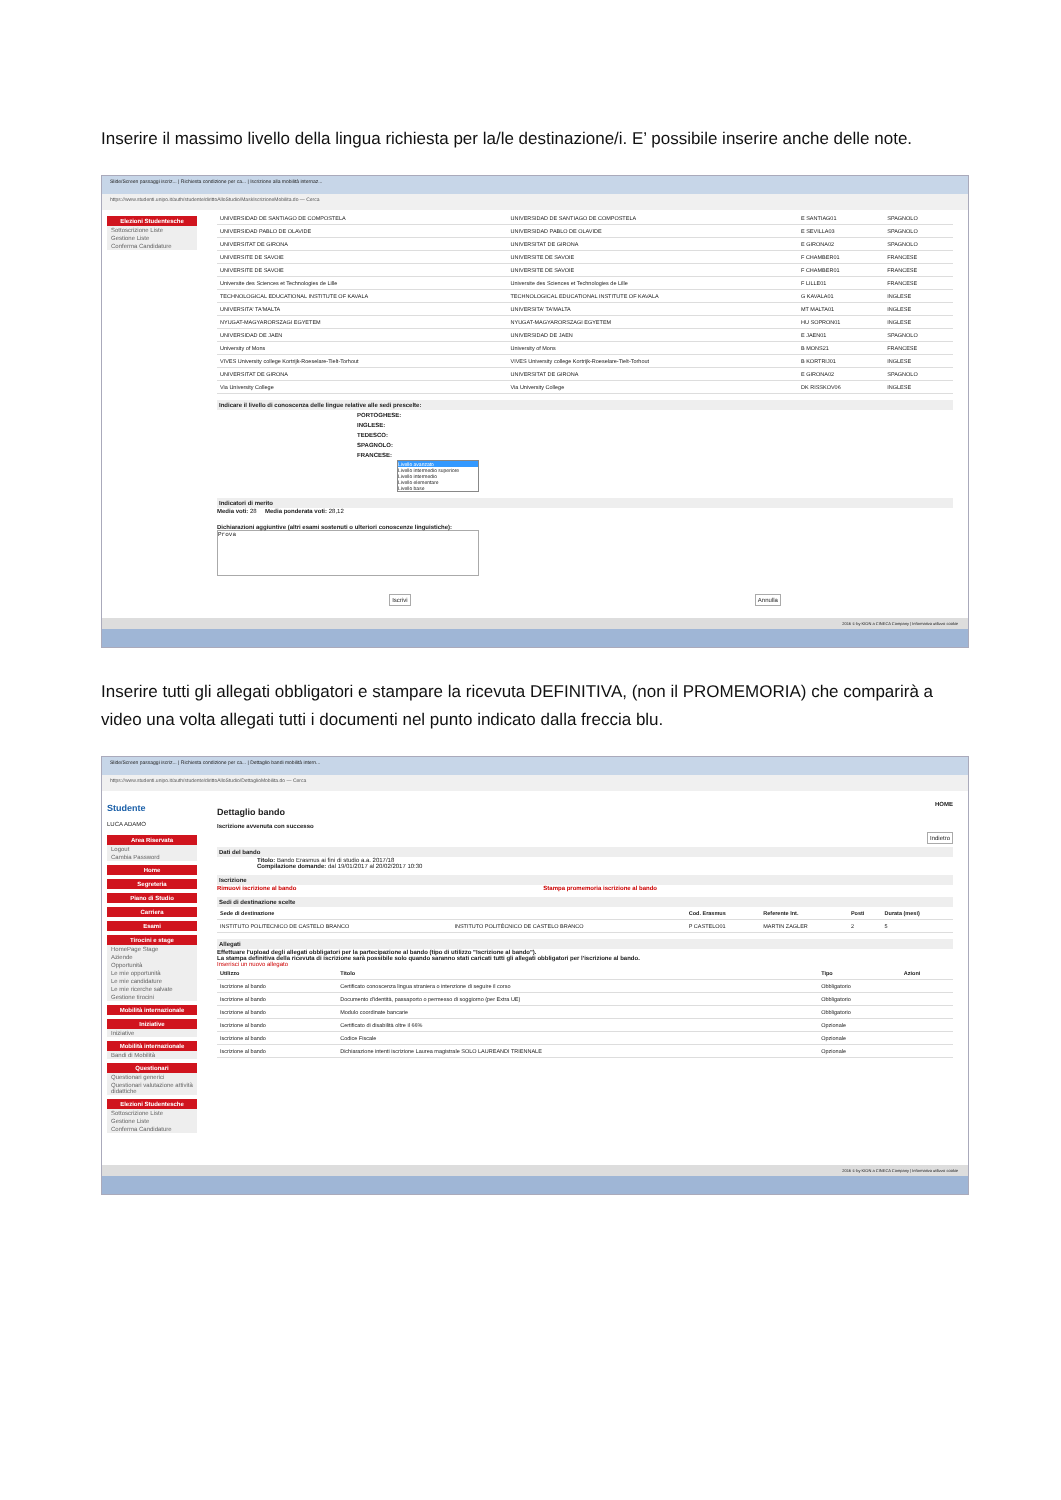Inserire il massimo livello della lingua richiesta per la/le destinazione/i. E’ possibile inserire anche delle note.
Slide/Screen passaggi iscriz... | Richiesta condizione per ca... | Iscrizione alla mobilità internaz...
https://www.studenti.unipo.it/auth/studente/dirittoAlloStudio/MaskIscrizioneMobilita.do — Cerca
Elezioni Studentesche
Sottoscrizione Liste
Gestione Liste
Conferma Candidature
| UNIVERSIDAD DE SANTIAGO DE COMPOSTELA | UNIVERSIDAD DE SANTIAGO DE COMPOSTELA | E SANTIAG01 | SPAGNOLO |
| UNIVERSIDAD PABLO DE OLAVIDE | UNIVERSIDAD PABLO DE OLAVIDE | E SEVILLA03 | SPAGNOLO |
| UNIVERSITAT DE GIRONA | UNIVERSITAT DE GIRONA | E GIRONA02 | SPAGNOLO |
| UNIVERSITE DE SAVOIE | UNIVERSITE DE SAVOIE | F CHAMBER01 | FRANCESE |
| UNIVERSITE DE SAVOIE | UNIVERSITE DE SAVOIE | F CHAMBER01 | FRANCESE |
| Universite des Sciences et Technologies de Lille | Universite des Sciences et Technologies de Lille | F LILLE01 | FRANCESE |
| TECHNOLOGICAL EDUCATIONAL INSTITUTE OF KAVALA | TECHNOLOGICAL EDUCATIONAL INSTITUTE OF KAVALA | G KAVALA01 | INGLESE |
| UNIVERSITA' TA'MALTA | UNIVERSITA' TA'MALTA | MT MALTA01 | INGLESE |
| NYUGAT-MAGYARORSZAGI EGYETEM | NYUGAT-MAGYARORSZAGI EGYETEM | HU SOPRON01 | INGLESE |
| UNIVERSIDAD DE JAEN | UNIVERSIDAD DE JAEN | E JAEN01 | SPAGNOLO |
| University of Mons | University of Mons | B MONS21 | FRANCESE |
| VIVES University college Kortrijk-Roeselare-Tielt-Torhout | VIVES University college Kortrijk-Roeselare-Tielt-Torhout | B KORTRIJ01 | INGLESE |
| UNIVERSITAT DE GIRONA | UNIVERSITAT DE GIRONA | E GIRONA02 | SPAGNOLO |
| Via University College | Via University College | DK RISSKOV06 | INGLESE |
Indicare il livello di conoscenza delle lingue relative alle sedi prescelte:
PORTOGHESE:
INGLESE:
TEDESCO:
SPAGNOLO:
FRANCESE:
Livello avanzato
Livello intermedio superiore
Livello intermedio
Livello elementare
Livello base
Indicatori di merito
Media voti: 28 Media ponderata voti: 28,12
Dichiarazioni aggiuntive (altri esami sostenuti o ulteriori conoscenze linguistiche):
Prova
Iscrivi Annulla
2016 © by KION a CINECA Company | Informativa utilizzo cookie
Inserire tutti gli allegati obbligatori e stampare la ricevuta DEFINITIVA, (non il PROMEMORIA) che comparirà a video una volta allegati tutti i documenti nel punto indicato dalla freccia blu.
Slide/Screen passaggi iscriz... | Richiesta condizione per ca... | Dettaglio bandi mobilità intern...
https://www.studenti.unipo.it/auth/studente/dirittoAlloStudio/DettaglioMobilita.do — Cerca
Studente
LUCA ADAMO
Area Riservata
Logout
Cambia Password
Home
Segreteria
Piano di Studio
Carriera
Esami
Tirocini e stage
HomePage Stage
Aziende
Opportunità
Le mie opportunità
Le mie candidature
Le mie ricerche salvate
Gestione tirocini
Mobilità internazionale
Iniziative
Iniziative
Mobilità internazionale
Bandi di Mobilità
Questionari
Questionari generici
Questionari valutazione attività didattiche
Elezioni Studentesche
Sottoscrizione Liste
Gestione Liste
Conferma Candidature
HOME
Dettaglio bando
Iscrizione avvenuta con successo
Indietro
Dati del bando
Titolo: Bando Erasmus ai fini di studio a.a. 2017/18
Compilazione domande: dal 19/01/2017 al 20/02/2017 10:30
Iscrizione
Rimuovi iscrizione al bando Stampa promemoria iscrizione al bando
Sedi di destinazione scelte
| Sede di destinazione | | Cod. Erasmus | Referente Int. | Posti | Durata (mesi) |
| --- | --- | --- | --- | --- | --- |
| INSTITUTO POLITECNICO DE CASTELO BRANCO | INSTITUTO POLITÉCNICO DE CASTELO BRANCO | P CASTELO01 | MARTIN ZAGLER | 2 | 5 |
Allegati
Effettuare l'upload degli allegati obbligatori per la partecipazione al bando (tipo di utilizzo "Iscrizione al bando").
La stampa definitiva della ricevuta di iscrizione sarà possibile solo quando saranno stati caricati tutti gli allegati obbligatori per l'iscrizione al bando.
Inserisci un nuovo allegato
| Utilizzo | Titolo | Tipo | Azioni |
| --- | --- | --- | --- |
| Iscrizione al bando | Certificato conoscenza lingua straniera o intenzione di seguire il corso | Obbligatorio | |
| Iscrizione al bando | Documento d'identità, passaporto o permesso di soggiorno (per Extra UE) | Obbligatorio | |
| Iscrizione al bando | Modulo coordinate bancarie | Obbligatorio | |
| Iscrizione al bando | Certificato di disabilità oltre il 66% | Opzionale | |
| Iscrizione al bando | Codice Fiscale | Opzionale | |
| Iscrizione al bando | Dichiarazione intenti iscrizione Laurea magistrale SOLO LAUREANDI TRIENNALE | Opzionale | |
2016 © by KION a CINECA Company | Informativa utilizzo cookie